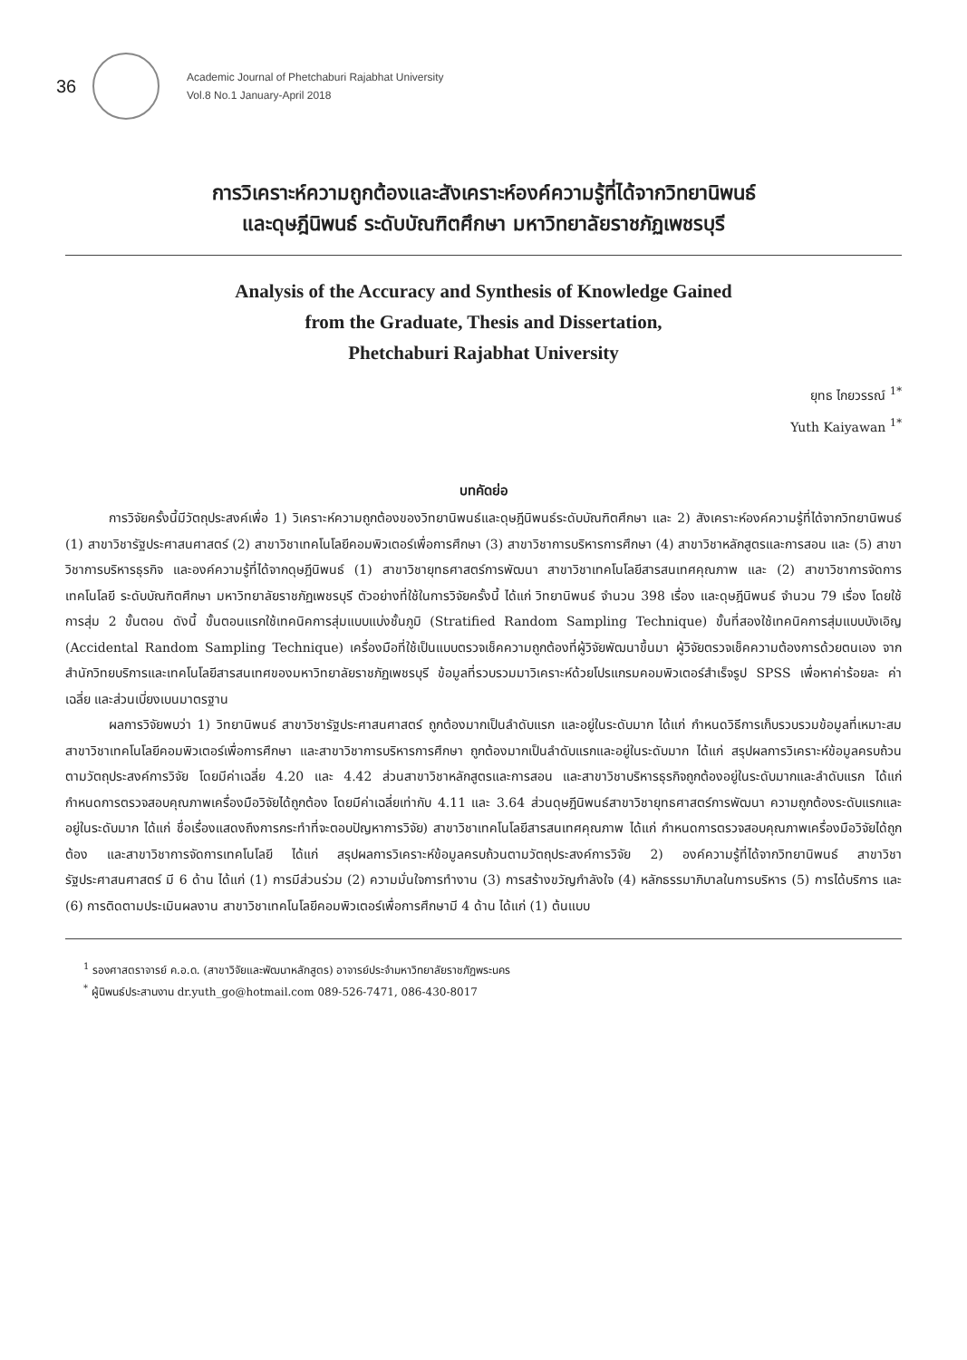36
Academic Journal of Phetchaburi Rajabhat University
Vol.8 No.1 January-April 2018
การวิเคราะห์ความถูกต้องและสังเคราะห์องค์ความรู้ที่ได้จากวิทยานิพนธ์
และดุษฎีนิพนธ์ ระดับบัณฑิตศึกษา มหาวิทยาลัยราชภัฏเพชรบุรี
Analysis of the Accuracy and Synthesis of Knowledge Gained
from the Graduate, Thesis and Dissertation,
Phetchaburi Rajabhat University
ยุทธ ไกยวรรณ์ <sup>1*</sup>
Yuth Kaiyawan <sup>1*</sup>
บทคัดย่อ
การวิจัยครั้งนี้มีวัตถุประสงค์เพื่อ 1) วิเคราะห์ความถูกต้องของวิทยานิพนธ์และดุษฎีนิพนธ์ระดับบัณฑิตศึกษา และ 2) สังเคราะห์องค์ความรู้ที่ได้จากวิทยานิพนธ์ (1) สาขาวิชารัฐประศาสนศาสตร์ (2) สาขาวิชาเทคโนโลยีคอมพิวเตอร์เพื่อการศึกษา (3) สาขาวิชาการบริหารการศึกษา (4) สาขาวิชาหลักสูตรและการสอน และ (5) สาขาวิชาการบริหารธุรกิจ และองค์ความรู้ที่ได้จากดุษฎีนิพนธ์ (1) สาขาวิชายุทธศาสตร์การพัฒนา สาขาวิชาเทคโนโลยีสารสนเทศคุณภาพ และ (2) สาขาวิชาการจัดการเทคโนโลยี ระดับบัณฑิตศึกษา มหาวิทยาลัยราชภัฏเพชรบุรี ตัวอย่างที่ใช้ในการวิจัยครั้งนี้ ได้แก่ วิทยานิพนธ์ จำนวน 398 เรื่อง และดุษฎีนิพนธ์ จำนวน 79 เรื่อง โดยใช้การสุ่ม 2 ขั้นตอน ดังนี้ ขั้นตอนแรกใช้เทคนิคการสุ่มแบบแบ่งชั้นภูมิ (Stratified Random Sampling Technique) ขั้นที่สองใช้เทคนิคการสุ่มแบบบังเอิญ (Accidental Random Sampling Technique) เครื่องมือที่ใช้เป็นแบบตรวจเช็คความถูกต้องที่ผู้วิจัยพัฒนาขึ้นมา ผู้วิจัยตรวจเช็คความต้องการด้วยตนเอง จากสำนักวิทยบริการและเทคโนโลยีสารสนเทศของมหาวิทยาลัยราชภัฏเพชรบุรี ข้อมูลที่รวบรวมมาวิเคราะห์ด้วยโปรแกรมคอมพิวเตอร์สำเร็จรูป SPSS เพื่อหาค่าร้อยละ ค่าเฉลี่ย และส่วนเบี่ยงเบนมาตรฐาน
ผลการวิจัยพบว่า 1) วิทยานิพนธ์ สาขาวิชารัฐประศาสนศาสตร์ ถูกต้องมากเป็นลำดับแรก และอยู่ในระดับมาก ได้แก่ กำหนดวิธีการเก็บรวบรวมข้อมูลที่เหมาะสม สาขาวิชาเทคโนโลยีคอมพิวเตอร์เพื่อการศึกษา และสาขาวิชาการบริหารการศึกษา ถูกต้องมากเป็นลำดับแรกและอยู่ในระดับมาก ได้แก่ สรุปผลการวิเคราะห์ข้อมูลครบถ้วนตามวัตถุประสงค์การวิจัย โดยมีค่าเฉลี่ย 4.20 และ 4.42 ส่วนสาขาวิชาหลักสูตรและการสอน และสาขาวิชาบริหารธุรกิจถูกต้องอยู่ในระดับมากและลำดับแรก ได้แก่ กำหนดการตรวจสอบคุณภาพเครื่องมือวิจัยได้ถูกต้อง โดยมีค่าเฉลี่ยเท่ากับ 4.11 และ 3.64 ส่วนดุษฎีนิพนธ์สาขาวิชายุทธศาสตร์การพัฒนา ความถูกต้องระดับแรกและอยู่ในระดับมาก ได้แก่ ชื่อเรื่องแสดงถึงการกระทำที่จะตอบปัญหาการวิจัย) สาขาวิชาเทคโนโลยีสารสนเทศคุณภาพ ได้แก่ กำหนดการตรวจสอบคุณภาพเครื่องมือวิจัยได้ถูกต้อง และสาขาวิชาการจัดการเทคโนโลยี ได้แก่ สรุปผลการวิเคราะห์ข้อมูลครบถ้วนตามวัตถุประสงค์การวิจัย 2) องค์ความรู้ที่ได้จากวิทยานิพนธ์ สาขาวิชารัฐประศาสนศาสตร์ มี 6 ด้าน ได้แก่ (1) การมีส่วนร่วม (2) ความมั่นใจการทำงาน (3) การสร้างขวัญกำลังใจ (4) หลักธรรมาภิบาลในการบริหาร (5) การได้บริการ และ (6) การติดตามประเมินผลงาน สาขาวิชาเทคโนโลยีคอมพิวเตอร์เพื่อการศึกษามี 4 ด้าน ได้แก่ (1) ต้นแบบ
<sup>1</sup> รองศาสตราจารย์ ค.อ.ด. (สาขาวิจัยและพัฒนาหลักสูตร) อาจารย์ประจำมหาวิทยาลัยราชภัฏพระนคร
<sup>*</sup> ผู้นิพนธ์ประสานงาน dr.yuth_go@hotmail.com 089-526-7471, 086-430-8017